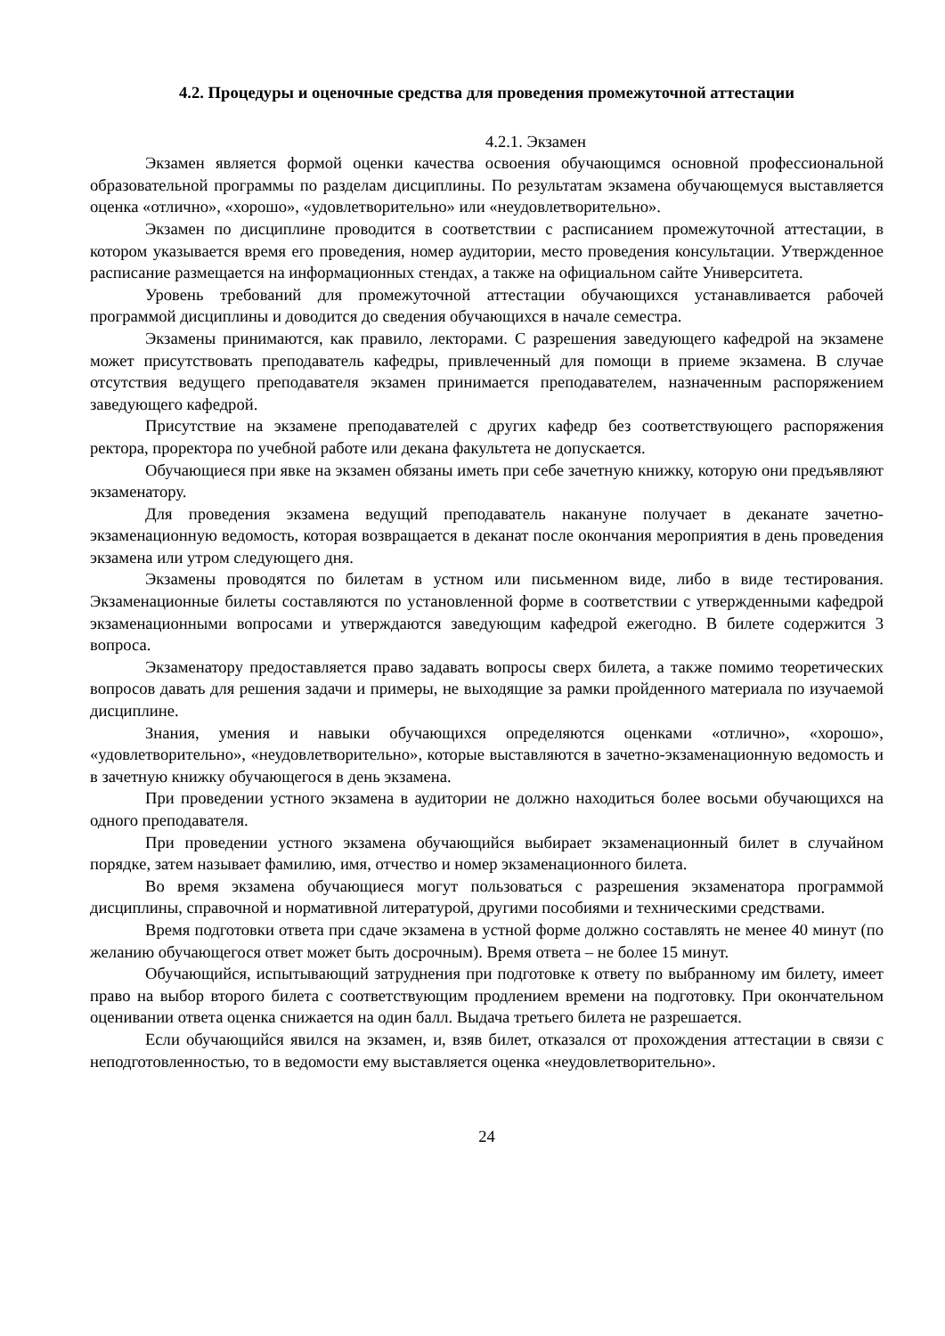4.2. Процедуры и оценочные средства для проведения промежуточной аттестации
4.2.1. Экзамен
Экзамен является формой оценки качества освоения обучающимся основной профессиональной образовательной программы по разделам дисциплины. По результатам экзамена обучающемуся выставляется оценка «отлично», «хорошо», «удовлетворительно» или «неудовлетворительно».
Экзамен по дисциплине проводится в соответствии с расписанием промежуточной аттестации, в котором указывается время его проведения, номер аудитории, место проведения консультации. Утвержденное расписание размещается на информационных стендах, а также на официальном сайте Университета.
Уровень требований для промежуточной аттестации обучающихся устанавливается рабочей программой дисциплины и доводится до сведения обучающихся в начале семестра.
Экзамены принимаются, как правило, лекторами. С разрешения заведующего кафедрой на экзамене может присутствовать преподаватель кафедры, привлеченный для помощи в приеме экзамена. В случае отсутствия ведущего преподавателя экзамен принимается преподавателем, назначенным распоряжением заведующего кафедрой.
Присутствие на экзамене преподавателей с других кафедр без соответствующего распоряжения ректора, проректора по учебной работе или декана факультета не допускается.
Обучающиеся при явке на экзамен обязаны иметь при себе зачетную книжку, которую они предъявляют экзаменатору.
Для проведения экзамена ведущий преподаватель накануне получает в деканате зачетно-экзаменационную ведомость, которая возвращается в деканат после окончания мероприятия в день проведения экзамена или утром следующего дня.
Экзамены проводятся по билетам в устном или письменном виде, либо в виде тестирования. Экзаменационные билеты составляются по установленной форме в соответствии с утвержденными кафедрой экзаменационными вопросами и утверждаются заведующим кафедрой ежегодно. В билете содержится 3 вопроса.
Экзаменатору предоставляется право задавать вопросы сверх билета, а также помимо теоретических вопросов давать для решения задачи и примеры, не выходящие за рамки пройденного материала по изучаемой дисциплине.
Знания, умения и навыки обучающихся определяются оценками «отлично», «хорошо», «удовлетворительно», «неудовлетворительно», которые выставляются в зачетно-экзаменационную ведомость и в зачетную книжку обучающегося в день экзамена.
При проведении устного экзамена в аудитории не должно находиться более восьми обучающихся на одного преподавателя.
При проведении устного экзамена обучающийся выбирает экзаменационный билет в случайном порядке, затем называет фамилию, имя, отчество и номер экзаменационного билета.
Во время экзамена обучающиеся могут пользоваться с разрешения экзаменатора программой дисциплины, справочной и нормативной литературой, другими пособиями и техническими средствами.
Время подготовки ответа при сдаче экзамена в устной форме должно составлять не менее 40 минут (по желанию обучающегося ответ может быть досрочным). Время ответа – не более 15 минут.
Обучающийся, испытывающий затруднения при подготовке к ответу по выбранному им билету, имеет право на выбор второго билета с соответствующим продлением времени на подготовку. При окончательном оценивании ответа оценка снижается на один балл. Выдача третьего билета не разрешается.
Если обучающийся явился на экзамен, и, взяв билет, отказался от прохождения аттестации в связи с неподготовленностью, то в ведомости ему выставляется оценка «неудовлетворительно».
24